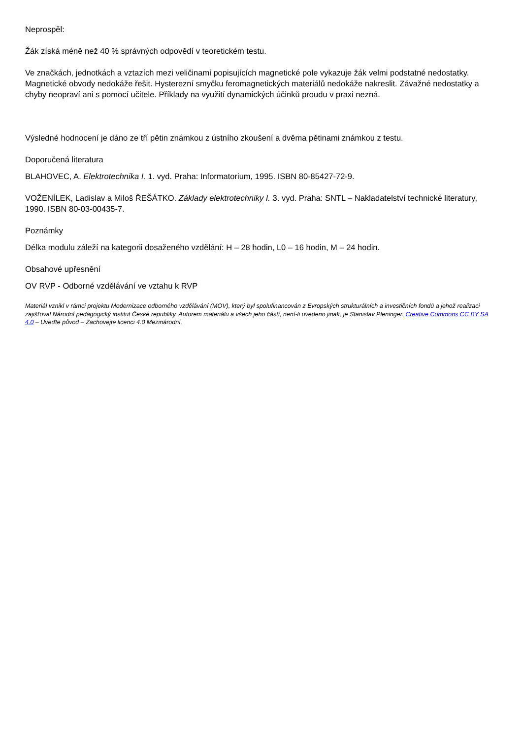Neprospěl:
Žák získá méně než 40 % správných odpovědí v teoretickém testu.
Ve značkách, jednotkách a vztazích mezi veličinami popisujících magnetické pole vykazuje žák velmi podstatné nedostatky. Magnetické obvody nedokáže řešit. Hysterezní smyčku feromagnetických materiálů nedokáže nakreslit. Závažné nedostatky a chyby neopraví ani s pomocí učitele. Příklady na využití dynamických účinků proudu v praxi nezná.
Výsledné hodnocení je dáno ze tří pětin známkou z ústního zkoušení a dvěma pětinami známkou z testu.
Doporučená literatura
BLAHOVEC, A. Elektrotechnika I. 1. vyd. Praha: Informatorium, 1995. ISBN 80-85427-72-9.
VOŽENÍLEK, Ladislav a Miloš ŘEŠÁTKO. Základy elektrotechniky I. 3. vyd. Praha: SNTL – Nakladatelství technické literatury, 1990. ISBN 80-03-00435-7.
Poznámky
Délka modulu záleží na kategorii dosaženého vzdělání: H – 28 hodin, L0 – 16 hodin, M – 24 hodin.
Obsahové upřesnění
OV RVP - Odborné vzdělávání ve vztahu k RVP
Materiál vznikl v rámci projektu Modernizace odborného vzdělávání (MOV), který byl spolufinancován z Evropských strukturálních a investičních fondů a jehož realizaci zajišťoval Národní pedagogický institut České republiky. Autorem materiálu a všech jeho částí, není-li uvedeno jinak, je Stanislav Pleninger. Creative Commons CC BY SA 4.0 – Uveďte původ – Zachovejte licenci 4.0 Mezinárodní.